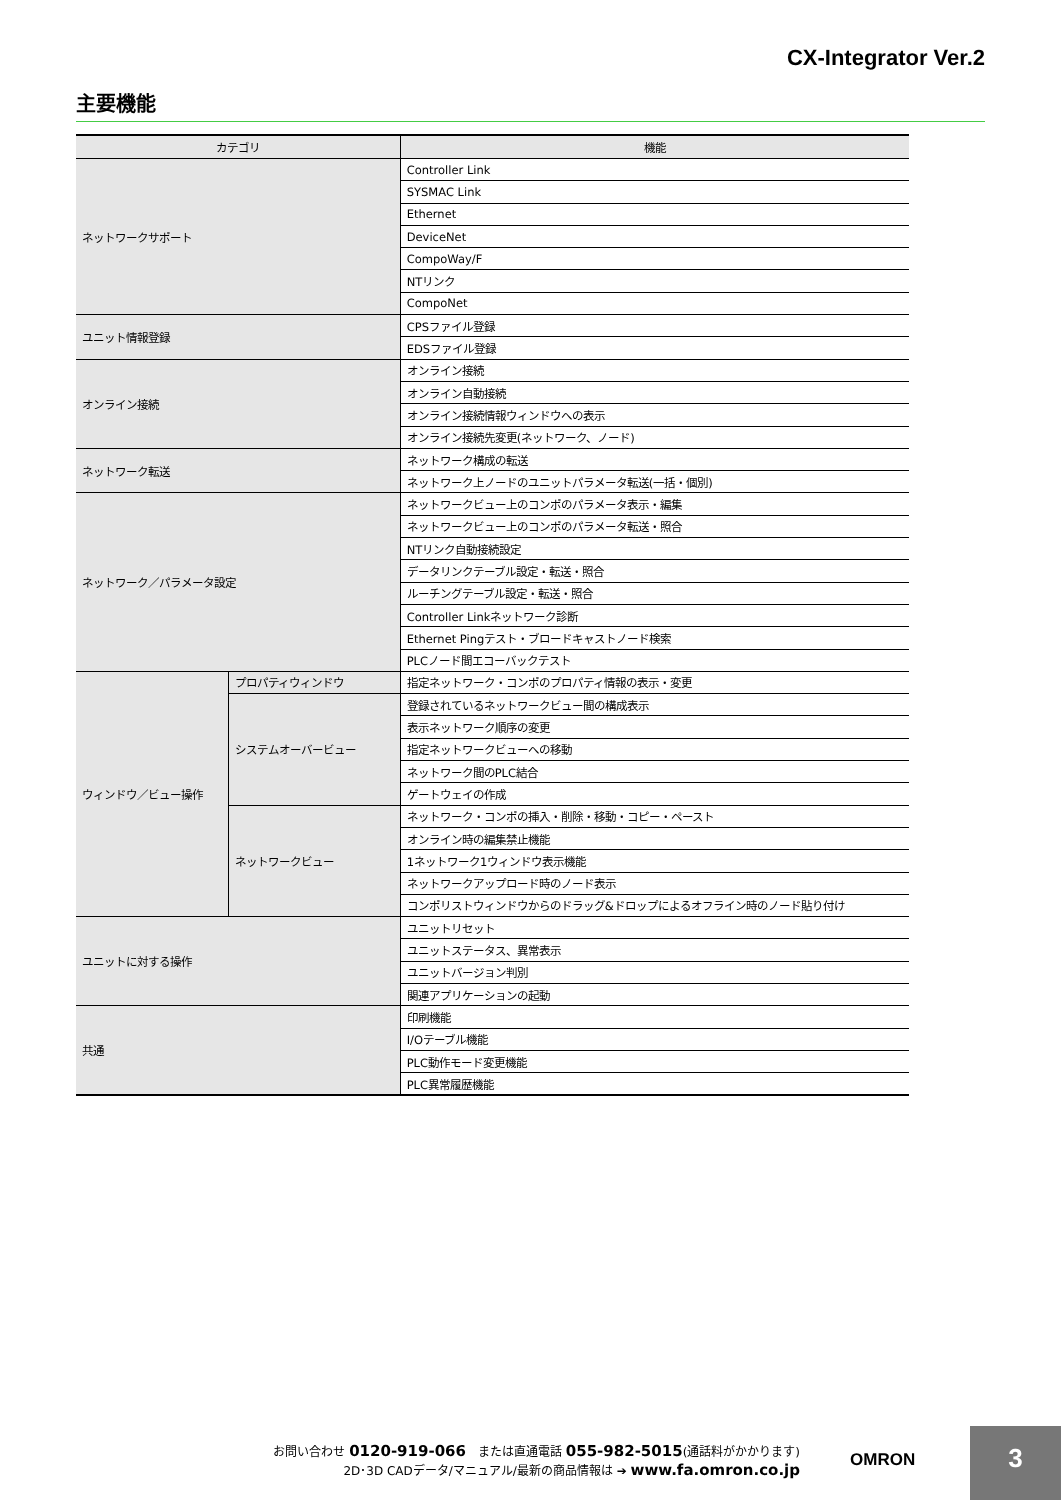CX-Integrator Ver.2
主要機能
| カテゴリ | | 機能 |
| --- | --- | --- |
| ネットワークサポート | | Controller Link |
| | | SYSMAC Link |
| | | Ethernet |
| | | DeviceNet |
| | | CompoWay/F |
| | | NTリンク |
| | | CompoNet |
| ユニット情報登録 | | CPSファイル登録 |
| | | EDSファイル登録 |
| オンライン接続 | | オンライン接続 |
| | | オンライン自動接続 |
| | | オンライン接続情報ウィンドウへの表示 |
| | | オンライン接続先変更(ネットワーク、ノード) |
| ネットワーク転送 | | ネットワーク構成の転送 |
| | | ネットワーク上ノードのユニットパラメータ転送(一括・個別) |
| ネットワーク／パラメータ設定 | | ネットワークビュー上のコンポのパラメータ表示・編集 |
| | | ネットワークビュー上のコンポのパラメータ転送・照合 |
| | | NTリンク自動接続設定 |
| | | データリンクテーブル設定・転送・照合 |
| | | ルーチングテーブル設定・転送・照合 |
| | | Controller Linkネットワーク診断 |
| | | Ethernet Pingテスト・ブロードキャストノード検索 |
| | | PLCノード間エコーバックテスト |
| ウィンドウ／ビュー操作 | プロパティウィンドウ | 指定ネットワーク・コンポのプロパティ情報の表示・変更 |
| | システムオーバービュー | 登録されているネットワークビュー間の構成表示 |
| | | 表示ネットワーク順序の変更 |
| | | 指定ネットワークビューへの移動 |
| | | ネットワーク間のPLC結合 |
| | | ゲートウェイの作成 |
| | ネットワークビュー | ネットワーク・コンポの挿入・削除・移動・コピー・ペースト |
| | | オンライン時の編集禁止機能 |
| | | 1ネットワーク1ウィンドウ表示機能 |
| | | ネットワークアップロード時のノード表示 |
| | | コンポリストウィンドウからのドラッグ&ドロップによるオフライン時のノード貼り付け |
| ユニットに対する操作 | | ユニットリセット |
| | | ユニットステータス、異常表示 |
| | | ユニットバージョン判別 |
| | | 関連アプリケーションの起動 |
| 共通 | | 印刷機能 |
| | | I/Oテーブル機能 |
| | | PLC動作モード変更機能 |
| | | PLC異常履歴機能 |
お問い合わせ 0120-919-066　または直通電話 055-982-5015(通話料がかかります)
2D･3D CADデータ/マニュアル/最新の商品情報は ➔ www.fa.omron.co.jp
OMRON
3